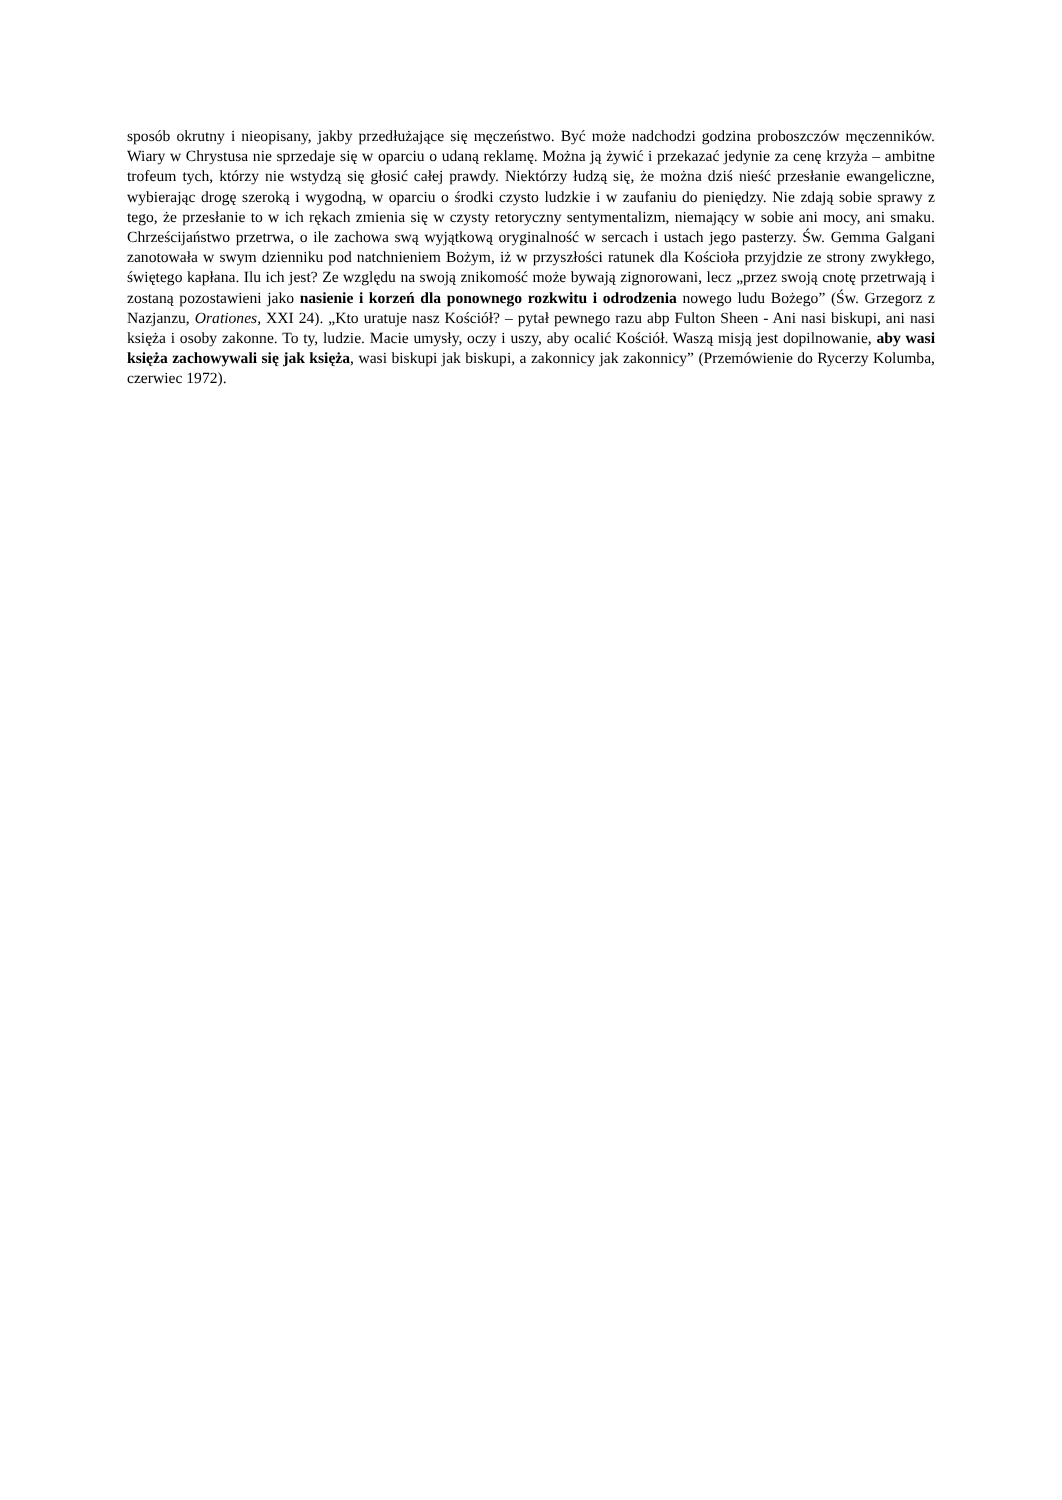sposób okrutny i nieopisany, jakby przedłużające się męczeństwo. Być może nadchodzi godzina proboszczów męczenników. Wiary w Chrystusa nie sprzedaje się w oparciu o udaną reklamę. Można ją żywić i przekazać jedynie za cenę krzyża – ambitne trofeum tych, którzy nie wstydzą się głosić całej prawdy. Niektórzy łudzą się, że można dziś nieść przesłanie ewangeliczne, wybierając drogę szeroką i wygodną, w oparciu o środki czysto ludzkie i w zaufaniu do pieniędzy. Nie zdają sobie sprawy z tego, że przesłanie to w ich rękach zmienia się w czysty retoryczny sentymentalizm, niemający w sobie ani mocy, ani smaku. Chrześcijaństwo przetrwa, o ile zachowa swą wyjątkową oryginalność w sercach i ustach jego pasterzy. Św. Gemma Galgani zanotowała w swym dzienniku pod natchnieniem Bożym, iż w przyszłości ratunek dla Kościoła przyjdzie ze strony zwykłego, świętego kapłana. Ilu ich jest? Ze względu na swoją znikomość może bywają zignorowani, lecz „przez swoją cnotę przetrwają i zostaną pozostawieni jako nasienie i korzeń dla ponownego rozkwitu i odrodzenia nowego ludu Bożego” (Św. Grzegorz z Nazjanzu, Orationes, XXI 24). „Kto uratuje nasz Kościół? – pytał pewnego razu abp Fulton Sheen - Ani nasi biskupi, ani nasi księża i osoby zakonne. To ty, ludzie. Macie umysły, oczy i uszy, aby ocalić Kościół. Waszą misją jest dopilnowanie, aby wasi księża zachowywali się jak księża, wasi biskupi jak biskupi, a zakonnicy jak zakonnicy” (Przemówienie do Rycerzy Kolumba, czerwiec 1972).